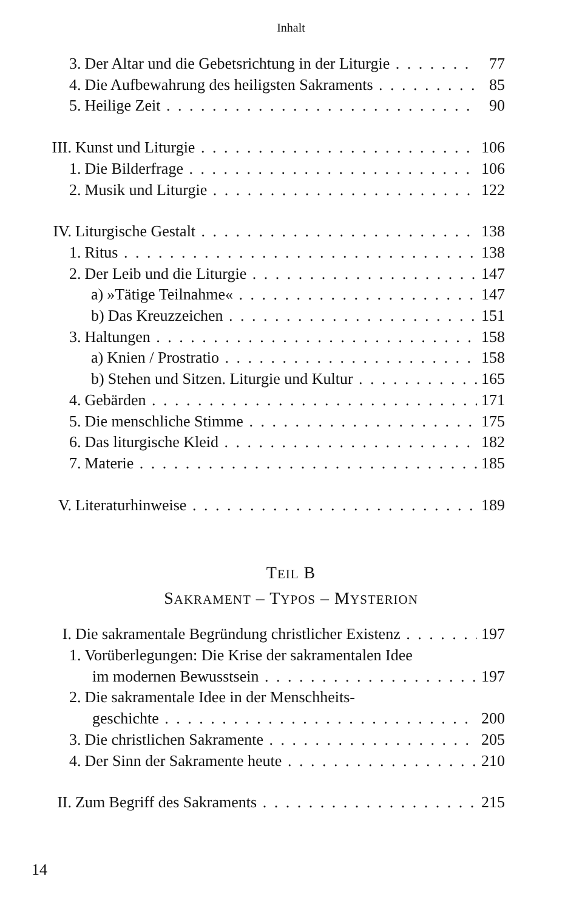Inhalt
3. Der Altar und die Gebetsrichtung in der Liturgie 77
4. Die Aufbewahrung des heiligsten Sakraments 85
5. Heilige Zeit 90
III. Kunst und Liturgie 106
1. Die Bilderfrage 106
2. Musik und Liturgie 122
IV. Liturgische Gestalt 138
1. Ritus 138
2. Der Leib und die Liturgie 147
a) »Tätige Teilnahme« 147
b) Das Kreuzzeichen 151
3. Haltungen 158
a) Knien / Prostratio 158
b) Stehen und Sitzen. Liturgie und Kultur 165
4. Gebärden 171
5. Die menschliche Stimme 175
6. Das liturgische Kleid 182
7. Materie 185
V. Literaturhinweise 189
TEIL B
SAKRAMENT – TYPOS – MYSTERION
I. Die sakramentale Begründung christlicher Existenz 197
1. Vorüberlegungen: Die Krise der sakramentalen Idee
im modernen Bewusstsein 197
2. Die sakramentale Idee in der Menschheits-
geschichte 200
3. Die christlichen Sakramente 205
4. Der Sinn der Sakramente heute 210
II. Zum Begriff des Sakraments 215
14